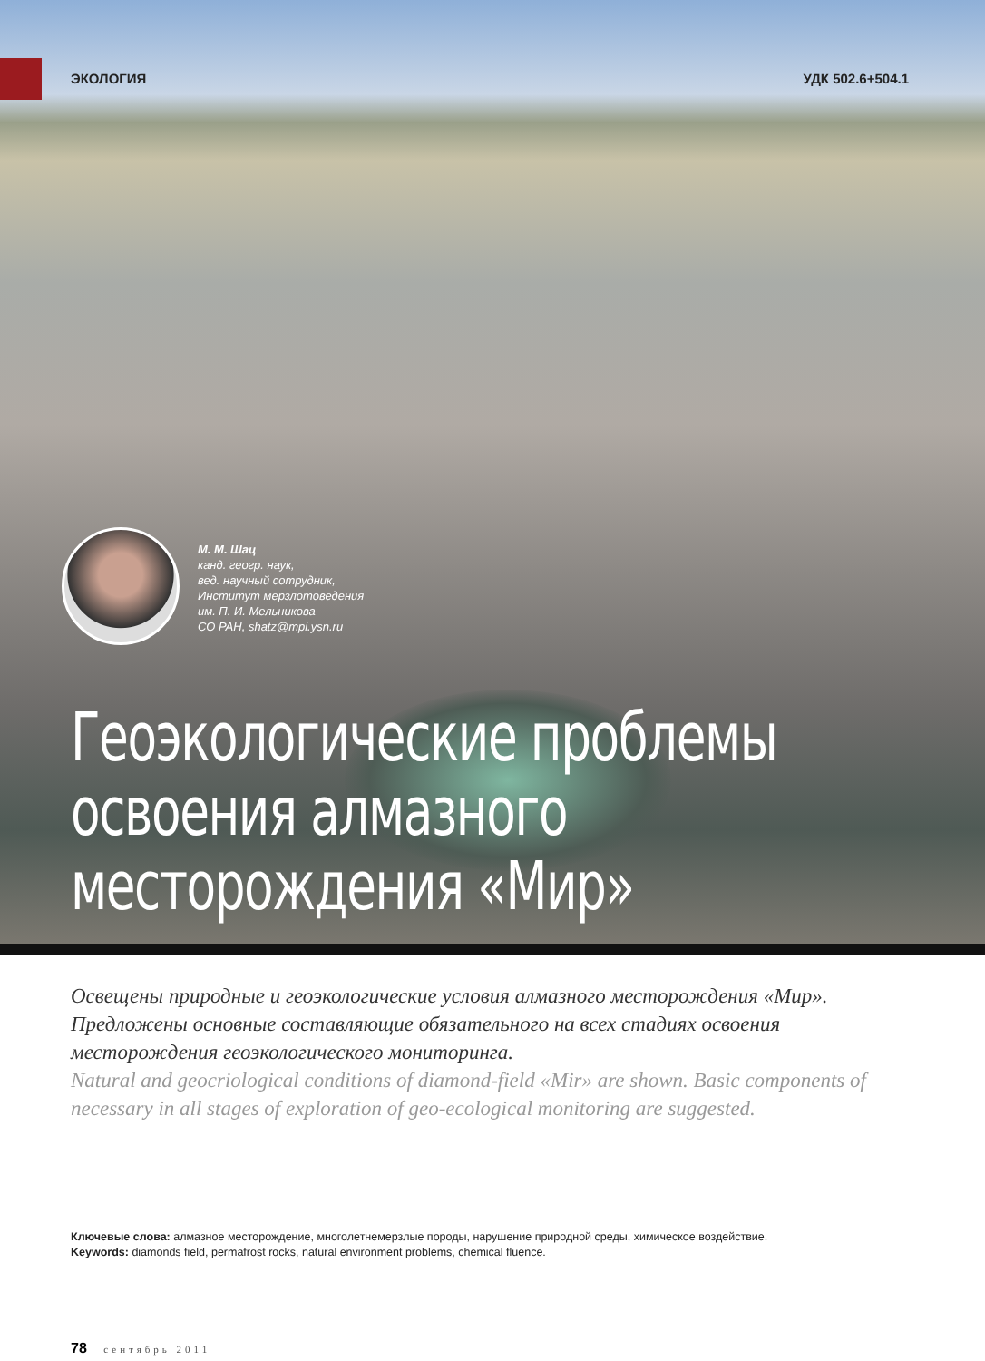ЭКОЛОГИЯ УДК 502.6+504.1
М. М. Шац
канд. геогр. наук,
вед. научный сотрудник,
Институт мерзлотоведения
им. П. И. Мельникова
СО РАН, shatz@mpi.ysn.ru
Геоэкологические проблемы освоения алмазного месторождения «Мир»
Освещены природные и геоэкологические условия алмазного месторождения «Мир». Предложены основные составляющие обязательного на всех стадиях освоения месторождения геоэкологического мониторинга.
Natural and geocriological conditions of diamond-field «Mir» are shown. Basic components of necessary in all stages of exploration of geo-ecological monitoring are suggested.
Ключевые слова: алмазное месторождение, многолетнемерзлые породы, нарушение природной среды, химическое воздействие.
Keywords: diamonds field, permafrost rocks, natural environment problems, chemical fluence.
78 сентябрь 2011